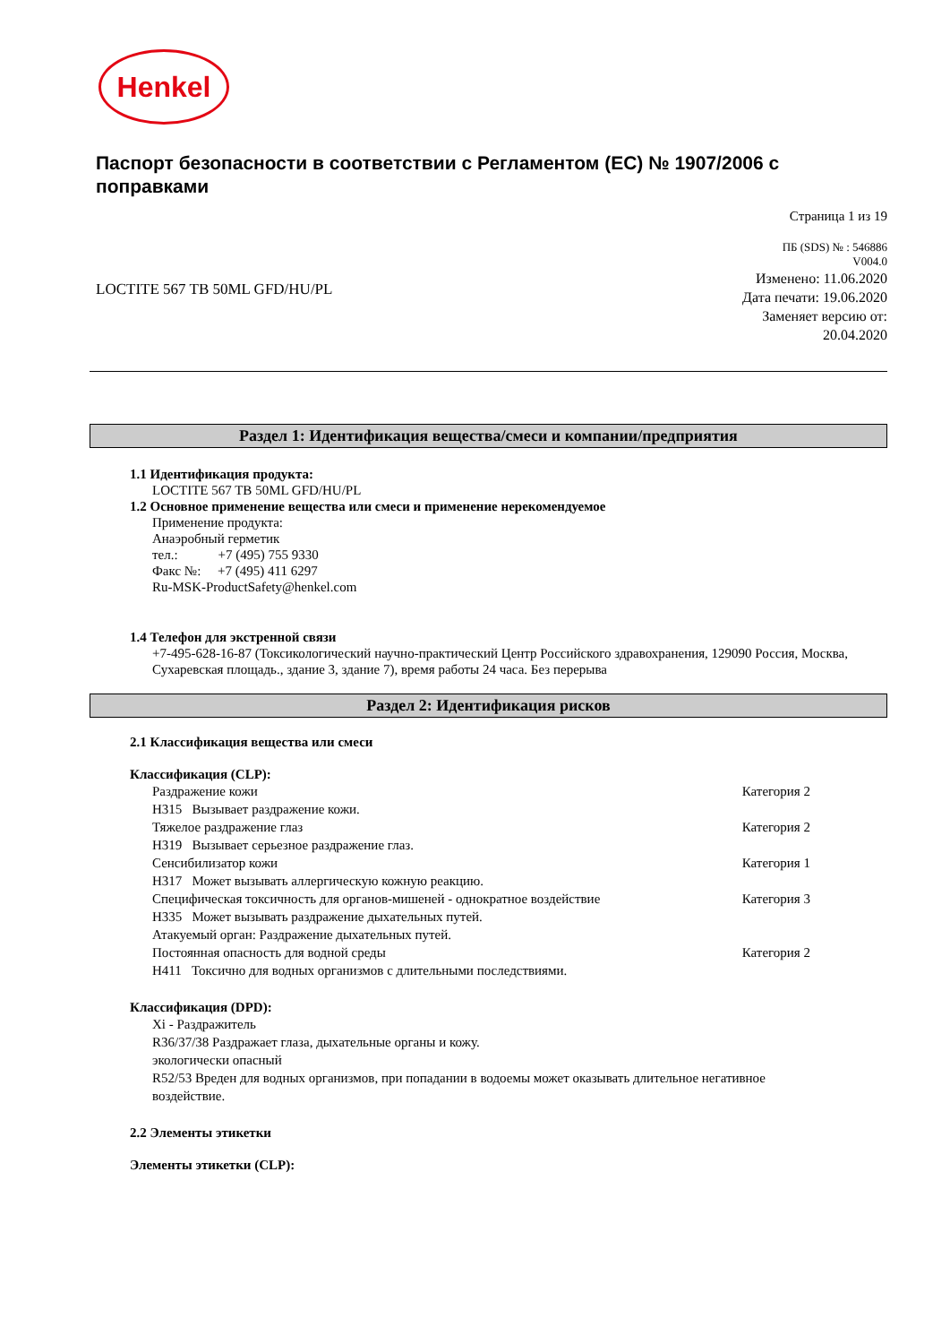Henkel
Паспорт безопасности в соответствии с Регламентом (ЕС) № 1907/2006 с поправками
Страница 1 из 19
LOCTITE 567 TB 50ML GFD/HU/PL
ПБ (SDS) № : 546886
V004.0
Изменено: 11.06.2020
Дата печати: 19.06.2020
Заменяет версию от:
20.04.2020
Раздел 1: Идентификация вещества/смеси и компании/предприятия
1.1 Идентификация продукта:
LOCTITE 567 TB 50ML GFD/HU/PL
1.2 Основное применение вещества или смеси и применение нерекомендуемое
Применение продукта:
Анаэробный герметик
тел.: +7 (495) 755 9330
Факс №: +7 (495) 411 6297
Ru-MSK-ProductSafety@henkel.com
1.4 Телефон для экстренной связи
+7-495-628-16-87 (Токсикологический научно-практический Центр Российского здравохранения, 129090 Россия, Москва, Сухаревская площадь., здание 3, здание 7), время работы 24 часа. Без перерыва
Раздел 2: Идентификация рисков
2.1 Классификация вещества или смеси
Классификация (CLP):
Раздражение кожи Категория 2
H315 Вызывает раздражение кожи.
Тяжелое раздражение глаз Категория 2
H319 Вызывает серьезное раздражение глаз.
Сенсибилизатор кожи Категория 1
H317 Может вызывать аллергическую кожную реакцию.
Специфическая токсичность для органов-мишеней - однократное воздействие Категория 3
H335 Может вызывать раздражение дыхательных путей.
Атакуемый орган: Раздражение дыхательных путей.
Постоянная опасность для водной среды Категория 2
H411 Токсично для водных организмов с длительными последствиями.
Классификация (DPD):
Xi - Раздражитель
R36/37/38 Раздражает глаза, дыхательные органы и кожу.
экологически опасный
R52/53 Вреден для водных организмов, при попадании в водоемы может оказывать длительное негативное воздействие.
2.2 Элементы этикетки
Элементы этикетки (CLP):